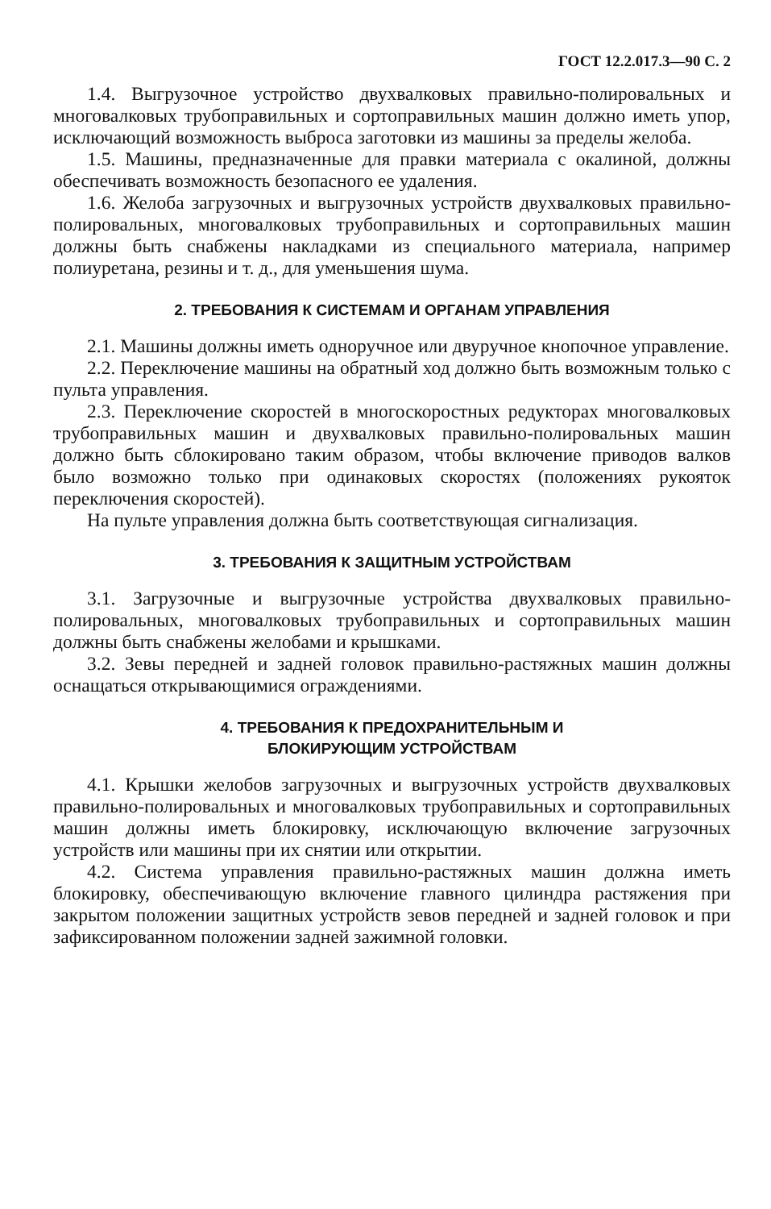ГОСТ 12.2.017.3—90 С. 2
1.4. Выгрузочное устройство двухвалковых правильно-полировальных и многовалковых трубоправильных и сортоправильных машин должно иметь упор, исключающий возможность выброса заготовки из машины за пределы желоба.
1.5. Машины, предназначенные для правки материала с окалиной, должны обеспечивать возможность безопасного ее удаления.
1.6. Желоба загрузочных и выгрузочных устройств двухвалковых правильно-полировальных, многовалковых трубоправильных и сортоправильных машин должны быть снабжены накладками из специального материала, например полиуретана, резины и т. д., для уменьшения шума.
2. ТРЕБОВАНИЯ К СИСТЕМАМ И ОРГАНАМ УПРАВЛЕНИЯ
2.1. Машины должны иметь одноручное или двуручное кнопочное управление.
2.2. Переключение машины на обратный ход должно быть возможным только с пульта управления.
2.3. Переключение скоростей в многоскоростных редукторах многовалковых трубоправильных машин и двухвалковых правильно-полировальных машин должно быть сблокировано таким образом, чтобы включение приводов валков было возможно только при одинаковых скоростях (положениях рукояток переключения скоростей).
На пульте управления должна быть соответствующая сигнализация.
3. ТРЕБОВАНИЯ К ЗАЩИТНЫМ УСТРОЙСТВАМ
3.1. Загрузочные и выгрузочные устройства двухвалковых правильно-полировальных, многовалковых трубоправильных и сортоправильных машин должны быть снабжены желобами и крышками.
3.2. Зевы передней и задней головок правильно-растяжных машин должны оснащаться открывающимися ограждениями.
4. ТРЕБОВАНИЯ К ПРЕДОХРАНИТЕЛЬНЫМ И
БЛОКИРУЮЩИМ УСТРОЙСТВАМ
4.1. Крышки желобов загрузочных и выгрузочных устройств двухвалковых правильно-полировальных и многовалковых трубоправильных и сортоправильных машин должны иметь блокировку, исключающую включение загрузочных устройств или машины при их снятии или открытии.
4.2. Система управления правильно-растяжных машин должна иметь блокировку, обеспечивающую включение главного цилиндра растяжения при закрытом положении защитных устройств зевов передней и задней головок и при зафиксированном положении задней зажимной головки.